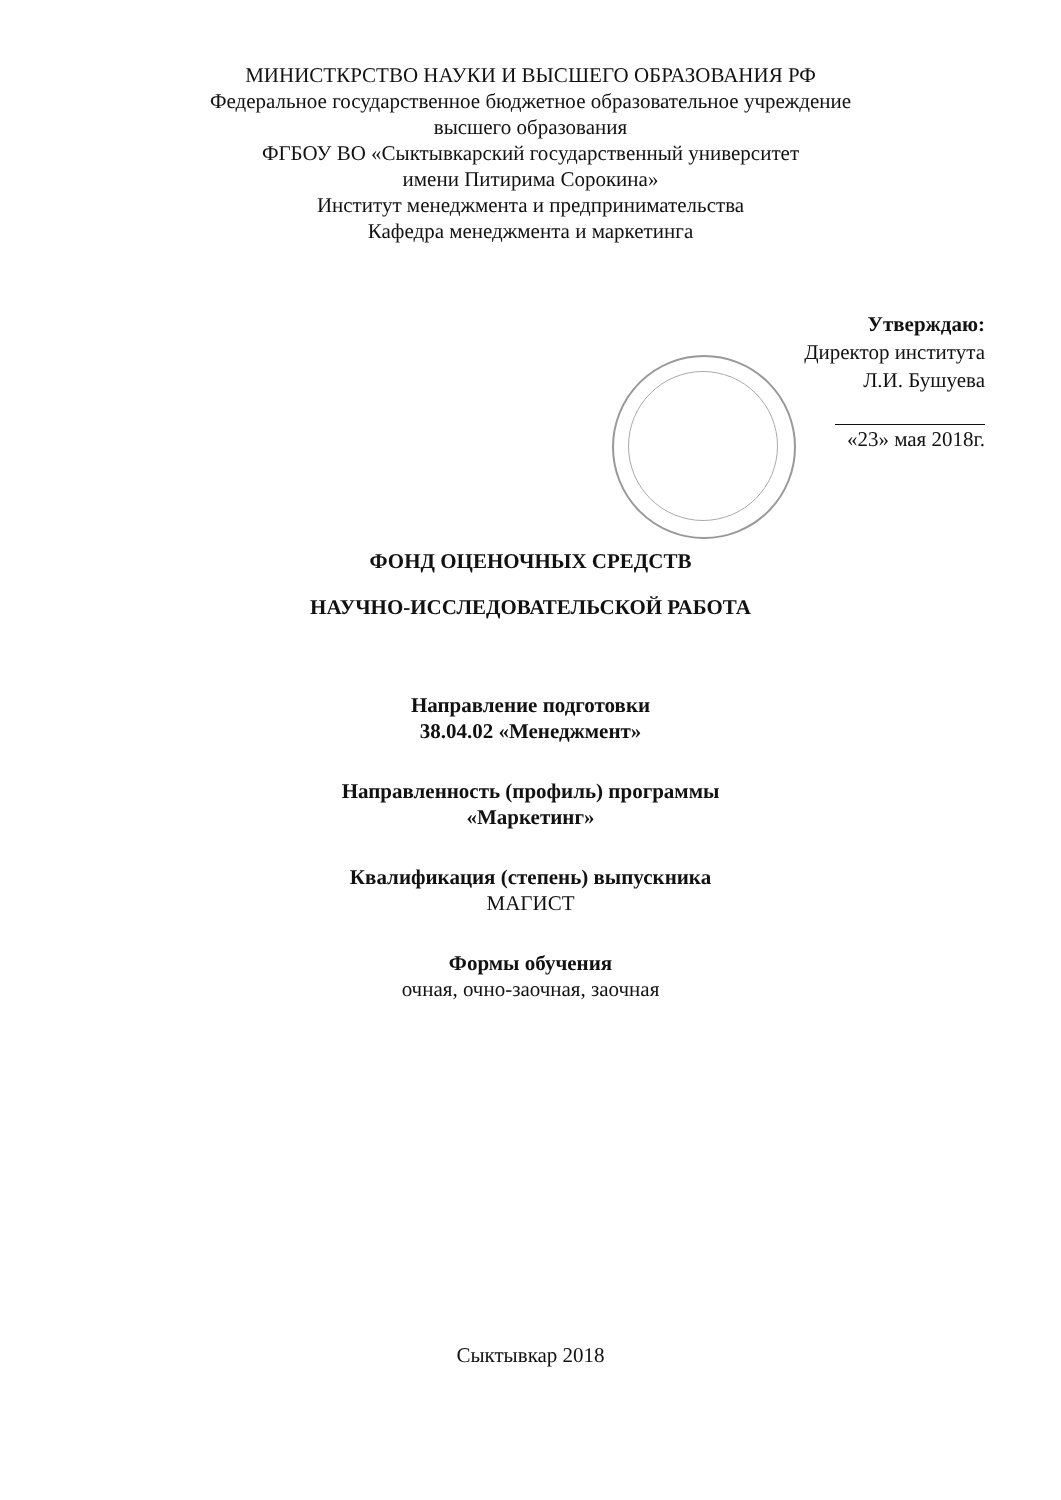МИНИСТКРСТВО НАУКИ И ВЫСШЕГО ОБРАЗОВАНИЯ РФ
Федеральное государственное бюджетное образовательное учреждение
высшего образования
ФГБОУ ВО «Сыктывкарский государственный университет
имени Питирима Сорокина»
Институт менеджмента и предпринимательства
Кафедра менеджмента и маркетинга
Утверждаю:
Директор института
Л.И. Бушуева
«23» мая 2018г.
ФОНД ОЦЕНОЧНЫХ СРЕДСТВ
НАУЧНО-ИССЛЕДОВАТЕЛЬСКОЙ РАБОТА
Направление подготовки
38.04.02 «Менеджмент»
Направленность (профиль) программы
«Маркетинг»
Квалификация (степень) выпускника
МАГИСТ
Формы обучения
очная, очно-заочная, заочная
Сыктывкар 2018